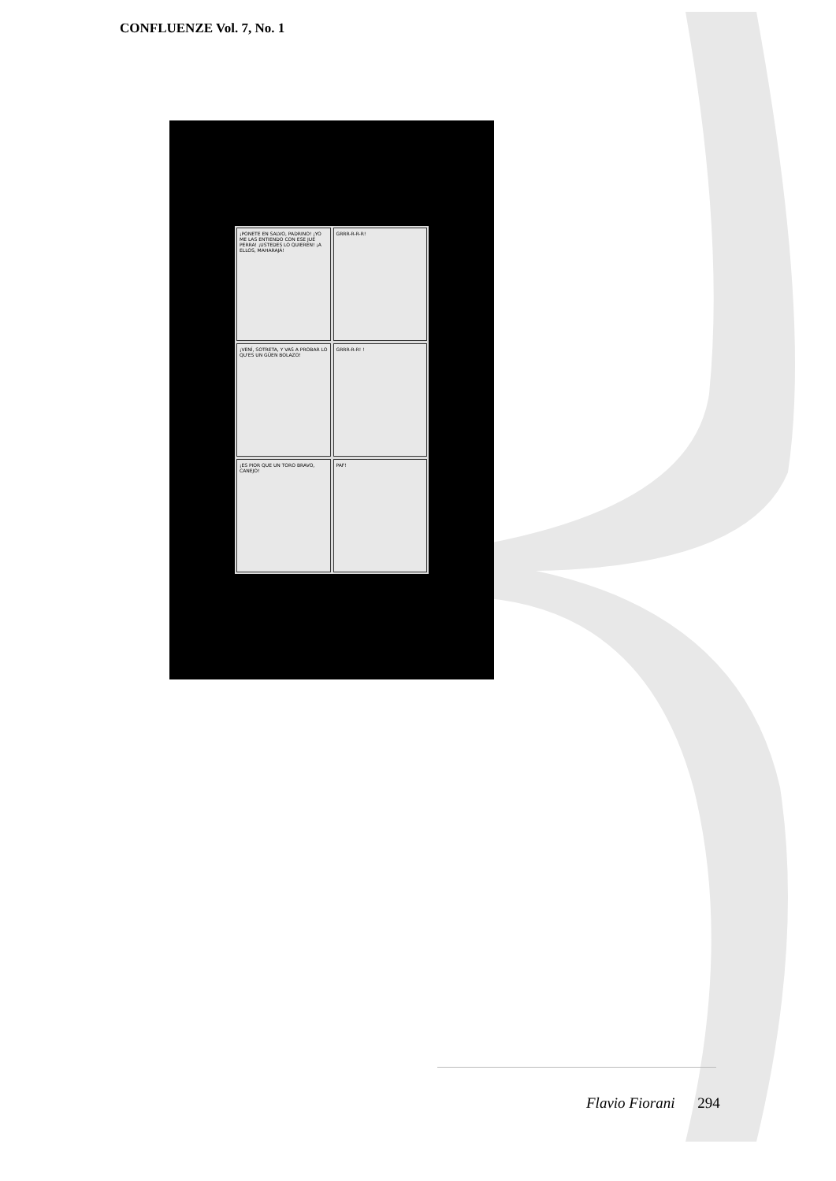CONFLUENZE Vol. 7, No. 1
¡PONETE EN SALVO, PADRINO! ¡YO ME LAS ENTIENDO CON ESE JUÉ PERRA! ¡USTEDES LO QUIEREN! ¡A ELLOS, MAHARAJÁ!
GRRR-R-R-R!
¡VENÍ, SOTRETA, Y VAS A PROBAR LO QU'ES UN GÜEN BOLAZO!
GRRR-R-R! !
¡ES PIOR QUE UN TORO BRAVO, CANEJO!
PAF!
Flavio Fiorani 294